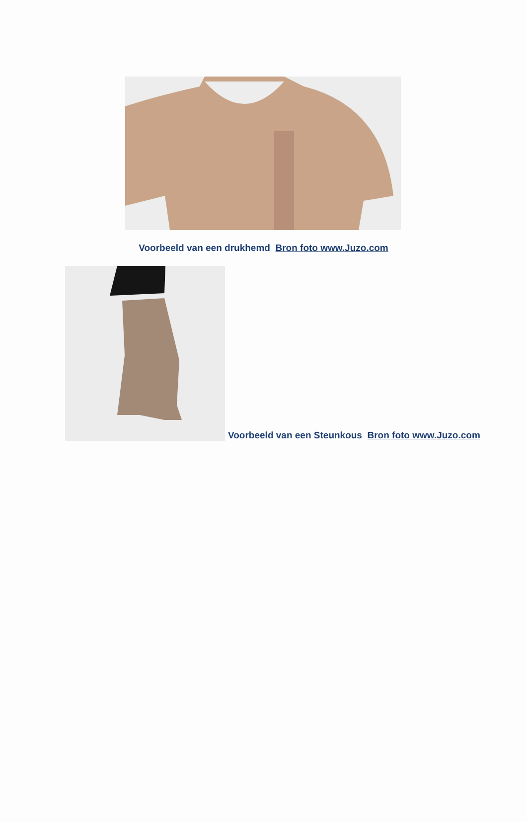Voorbeeld van een drukhemd Bron foto www.Juzo.com
Voorbeeld van een Steunkous Bron foto www.Juzo.com